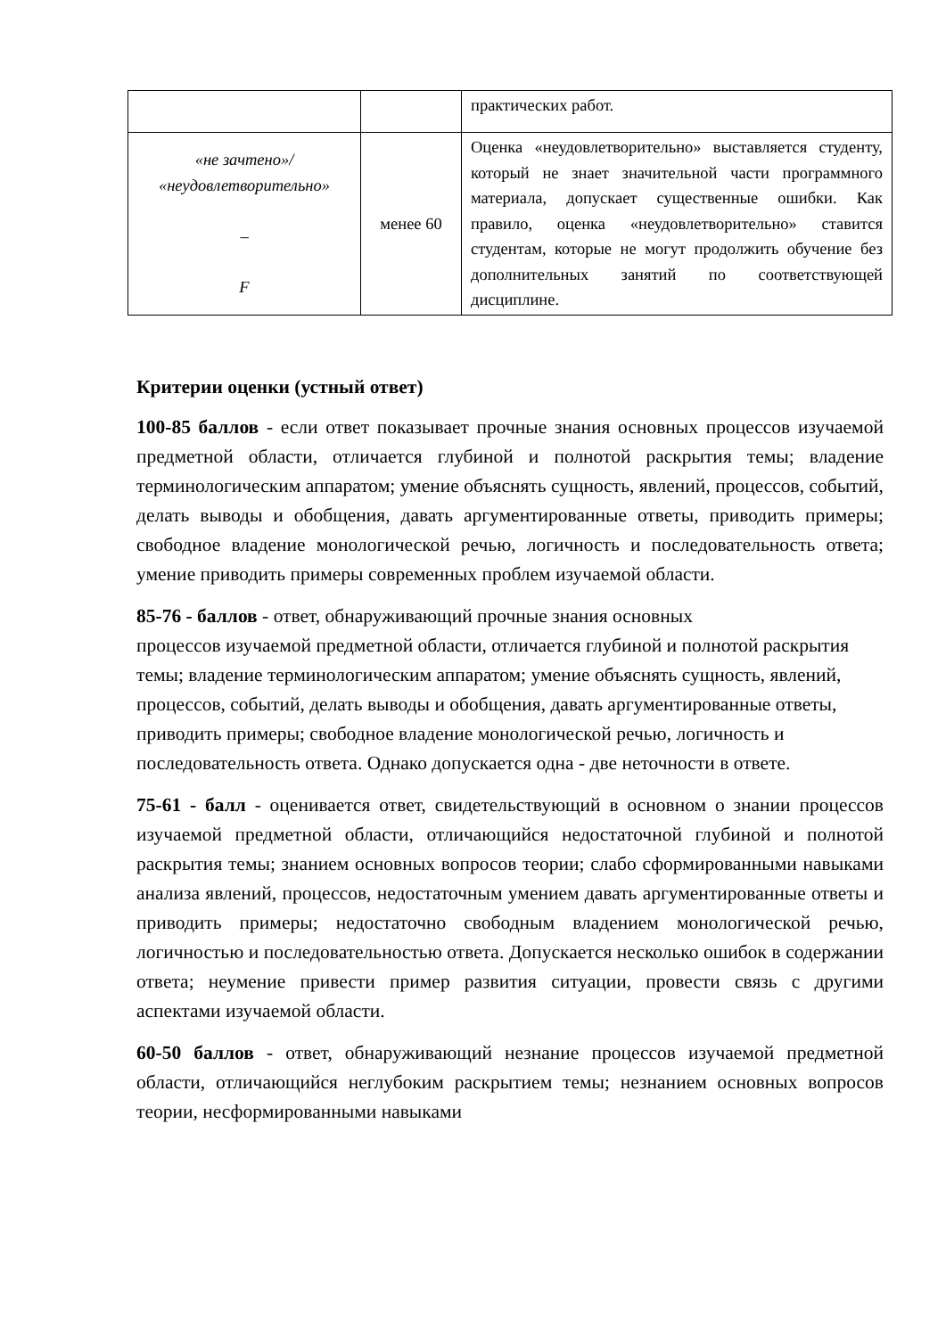| | | практических работ. |
| «не зачтено»/ «неудовлетворительно» – F | менее 60 | Оценка «неудовлетворительно» выставляется студенту, который не знает значительной части программного материала, допускает существенные ошибки. Как правило, оценка «неудовлетворительно» ставится студентам, которые не могут продолжить обучение без дополнительных занятий по соответствующей дисциплине. |
Критерии оценки (устный ответ)
100-85 баллов - если ответ показывает прочные знания основных процессов изучаемой предметной области, отличается глубиной и полнотой раскрытия темы; владение терминологическим аппаратом; умение объяснять сущность, явлений, процессов, событий, делать выводы и обобщения, давать аргументированные ответы, приводить примеры; свободное владение монологической речью, логичность и последовательность ответа; умение приводить примеры современных проблем изучаемой области.
85-76 - баллов - ответ, обнаруживающий прочные знания основных
процессов изучаемой предметной области, отличается глубиной и полнотой раскрытия темы; владение терминологическим аппаратом; умение объяснять сущность, явлений, процессов, событий, делать выводы и обобщения, давать аргументированные ответы, приводить примеры; свободное владение монологической речью, логичность и последовательность ответа. Однако допускается одна - две неточности в ответе.
75-61 - балл - оценивается ответ, свидетельствующий в основном о знании процессов изучаемой предметной области, отличающийся недостаточной глубиной и полнотой раскрытия темы; знанием основных вопросов теории; слабо сформированными навыками анализа явлений, процессов, недостаточным умением давать аргументированные ответы и приводить примеры; недостаточно свободным владением монологической речью, логичностью и последовательностью ответа. Допускается несколько ошибок в содержании ответа; неумение привести пример развития ситуации, провести связь с другими аспектами изучаемой области.
60-50 баллов - ответ, обнаруживающий незнание процессов изучаемой предметной области, отличающийся неглубоким раскрытием темы; незнанием основных вопросов теории, несформированными навыками